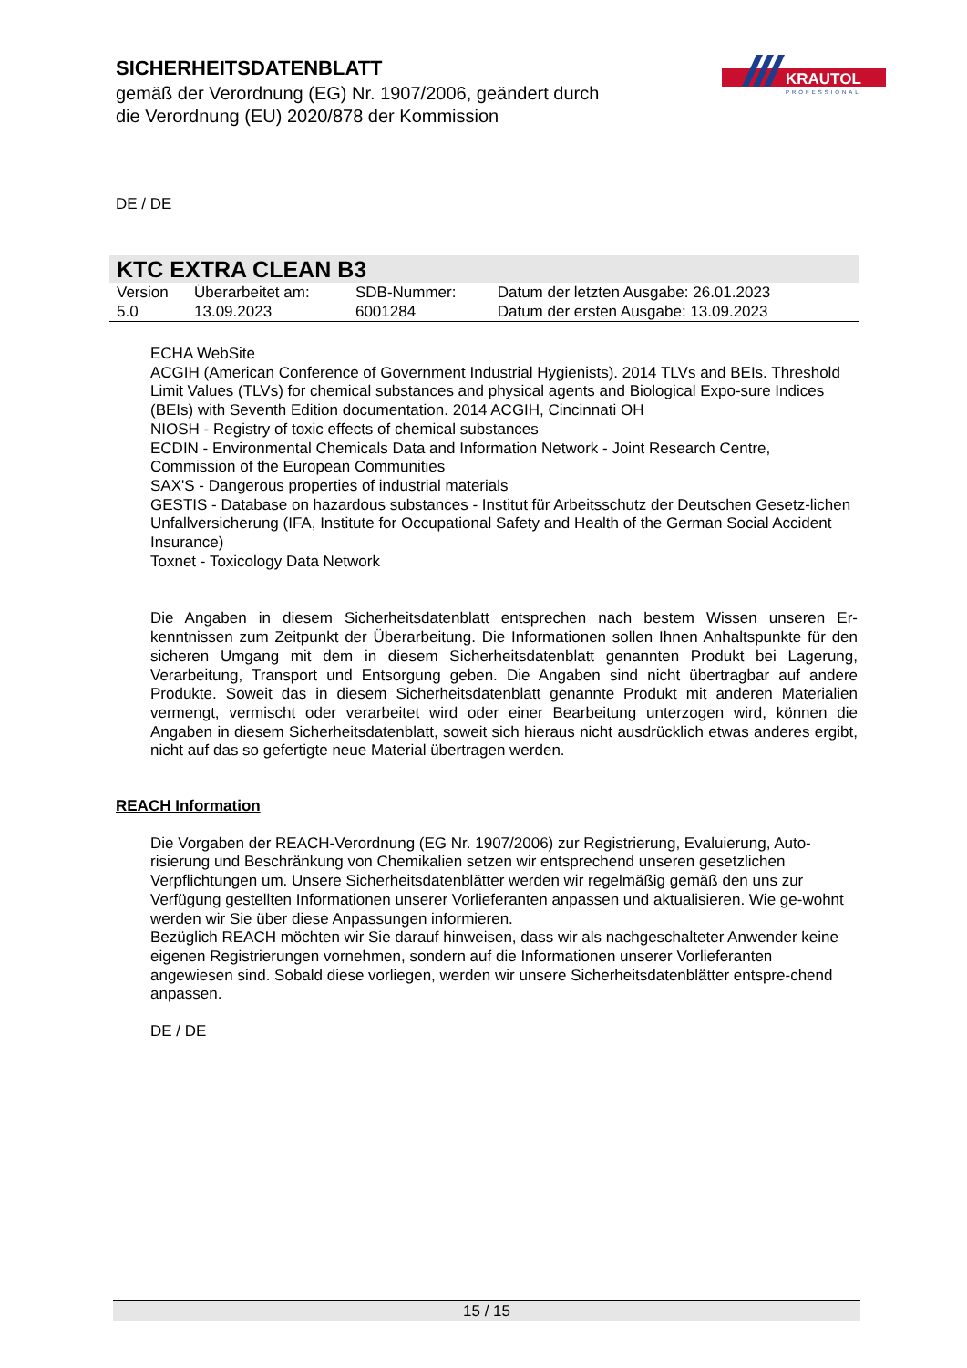SICHERHEITSDATENBLATT
gemäß der Verordnung (EG) Nr. 1907/2006, geändert durch die Verordnung (EU) 2020/878 der Kommission
KRAUTOL
PROFESSIONAL
DE / DE
KTC EXTRA CLEAN B3
| Version | Überarbeitet am: | SDB-Nummer: | Datum der letzten Ausgabe: 26.01.2023 |
| 5.0 | 13.09.2023 | 6001284 | Datum der ersten Ausgabe: 13.09.2023 |
ECHA WebSite
ACGIH (American Conference of Government Industrial Hygienists). 2014 TLVs and BEIs. Threshold Limit Values (TLVs) for chemical substances and physical agents and Biological Expo-sure Indices (BEIs) with Seventh Edition documentation. 2014 ACGIH, Cincinnati OH
NIOSH - Registry of toxic effects of chemical substances
ECDIN - Environmental Chemicals Data and Information Network - Joint Research Centre, Commission of the European Communities
SAX'S - Dangerous properties of industrial materials
GESTIS - Database on hazardous substances - Institut für Arbeitsschutz der Deutschen Gesetz-lichen Unfallversicherung (IFA, Institute for Occupational Safety and Health of the German Social Accident Insurance)
Toxnet - Toxicology Data Network
Die Angaben in diesem Sicherheitsdatenblatt entsprechen nach bestem Wissen unseren Er-kenntnissen zum Zeitpunkt der Überarbeitung. Die Informationen sollen Ihnen Anhaltspunkte für den sicheren Umgang mit dem in diesem Sicherheitsdatenblatt genannten Produkt bei Lagerung, Verarbeitung, Transport und Entsorgung geben. Die Angaben sind nicht übertragbar auf andere Produkte. Soweit das in diesem Sicherheitsdatenblatt genannte Produkt mit anderen Materialien vermengt, vermischt oder verarbeitet wird oder einer Bearbeitung unterzogen wird, können die Angaben in diesem Sicherheitsdatenblatt, soweit sich hieraus nicht ausdrücklich etwas anderes ergibt, nicht auf das so gefertigte neue Material übertragen werden.
REACH Information
Die Vorgaben der REACH-Verordnung (EG Nr. 1907/2006) zur Registrierung, Evaluierung, Auto-risierung und Beschränkung von Chemikalien setzen wir entsprechend unseren gesetzlichen Verpflichtungen um. Unsere Sicherheitsdatenblätter werden wir regelmäßig gemäß den uns zur Verfügung gestellten Informationen unserer Vorlieferanten anpassen und aktualisieren. Wie ge-wohnt werden wir Sie über diese Anpassungen informieren.
Bezüglich REACH möchten wir Sie darauf hinweisen, dass wir als nachgeschalteter Anwender keine eigenen Registrierungen vornehmen, sondern auf die Informationen unserer Vorlieferanten angewiesen sind. Sobald diese vorliegen, werden wir unsere Sicherheitsdatenblätter entspre-chend anpassen.
DE / DE
15 / 15